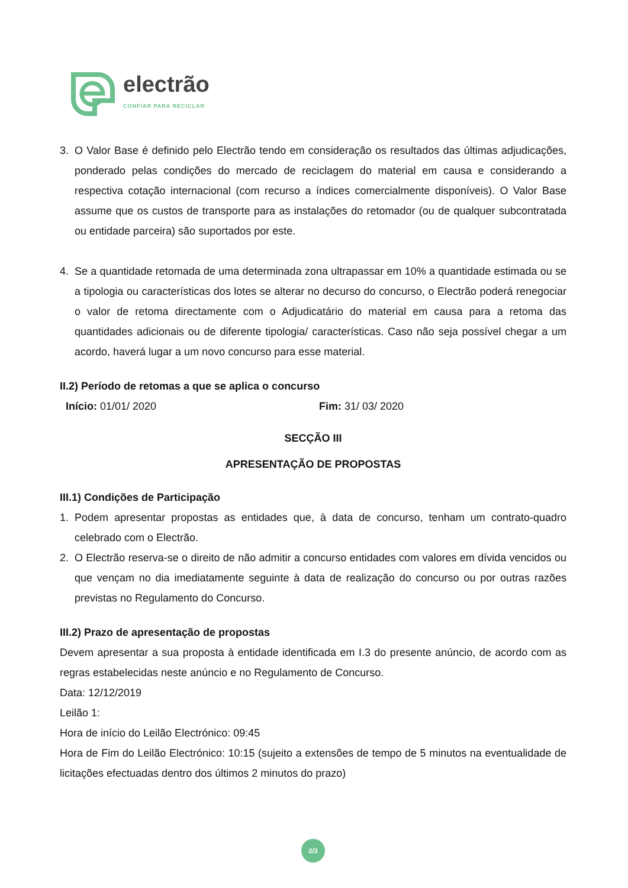electrão
CONFIAR PARA RECICLAR
3. O Valor Base é definido pelo Electrão tendo em consideração os resultados das últimas adjudicações, ponderado pelas condições do mercado de reciclagem do material em causa e considerando a respectiva cotação internacional (com recurso a índices comercialmente disponíveis). O Valor Base assume que os custos de transporte para as instalações do retomador (ou de qualquer subcontratada ou entidade parceira) são suportados por este.
4. Se a quantidade retomada de uma determinada zona ultrapassar em 10% a quantidade estimada ou se a tipologia ou características dos lotes se alterar no decurso do concurso, o Electrão poderá renegociar o valor de retoma directamente com o Adjudicatário do material em causa para a retoma das quantidades adicionais ou de diferente tipologia/ características. Caso não seja possível chegar a um acordo, haverá lugar a um novo concurso para esse material.
II.2) Período de retomas a que se aplica o concurso
Início: 01/01/ 2020 Fim: 31/ 03/ 2020
SECÇÃO III
APRESENTAÇÃO DE PROPOSTAS
III.1) Condições de Participação
1. Podem apresentar propostas as entidades que, à data de concurso, tenham um contrato-quadro celebrado com o Electrão.
2. O Electrão reserva-se o direito de não admitir a concurso entidades com valores em dívida vencidos ou que vençam no dia imediatamente seguinte à data de realização do concurso ou por outras razões previstas no Regulamento do Concurso.
III.2) Prazo de apresentação de propostas
Devem apresentar a sua proposta à entidade identificada em I.3 do presente anúncio, de acordo com as regras estabelecidas neste anúncio e no Regulamento de Concurso.
Data: 12/12/2019
Leilão 1:
Hora de início do Leilão Electrónico: 09:45
Hora de Fim do Leilão Electrónico: 10:15 (sujeito a extensões de tempo de 5 minutos na eventualidade de licitações efectuadas dentro dos últimos 2 minutos do prazo)
2/3